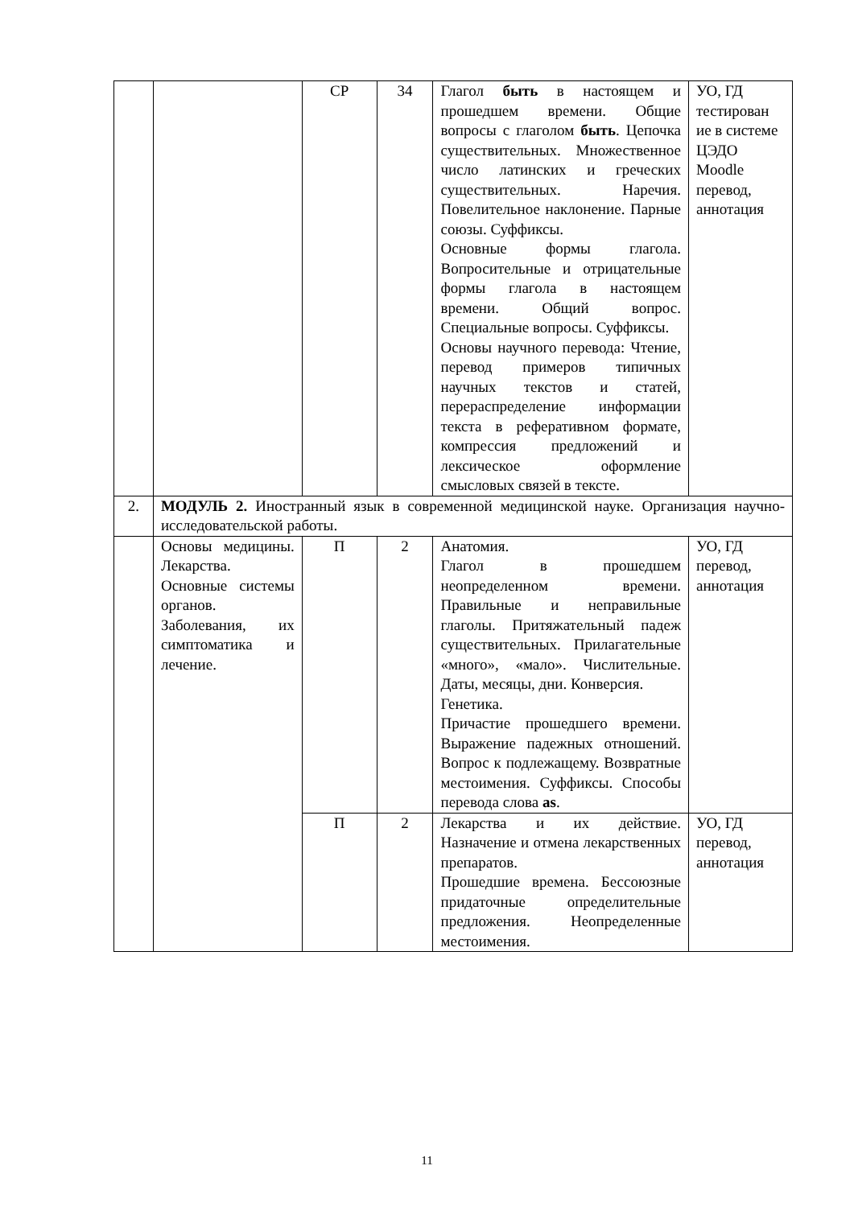| | | СР | 34 | Глагол быть в настоящем и прошедшем времени. Общие вопросы с глаголом быть . Цепочка существительных. Множественное число латинских и греческих существительных. Наречия. Повелительное наклонение. Парные союзы. Суффиксы. Основные формы глагола. Вопросительные и отрицательные формы глагола в настоящем времени. Общий вопрос. Специальные вопросы. Суффиксы. Основы научного перевода: Чтение, перевод примеров типичных научных текстов и статей, перераспределение информации текста в реферативном формате, компрессия предложений и лексическое оформление смысловых связей в тексте. | УО, ГД тестирован ие в системе ЦЭДО Moodle перевод, аннотация |
| 2. | МОДУЛЬ 2. Иностранный язык в современной медицинской науке. Организация научно-исследовательской работы. | | | | |
| | Основы медицины. Лекарства. Основные системы органов. Заболевания, их симптоматика и лечение. | П | 2 | Анатомия. Глагол в прошедшем неопределенном времени. Правильные и неправильные глаголы. Притяжательный падеж существительных. Прилагательные «много», «мало». Числительные. Даты, месяцы, дни. Конверсия. Генетика. Причастие прошедшего времени. Выражение падежных отношений. Вопрос к подлежащему. Возвратные местоимения. Суффиксы. Способы перевода слова as . | УО, ГД перевод, аннотация |
| | | П | 2 | Лекарства и их действие. Назначение и отмена лекарственных препаратов. Прошедшие времена. Бессоюзные придаточные определительные предложения. Неопределенные местоимения. | УО, ГД перевод, аннотация |
11